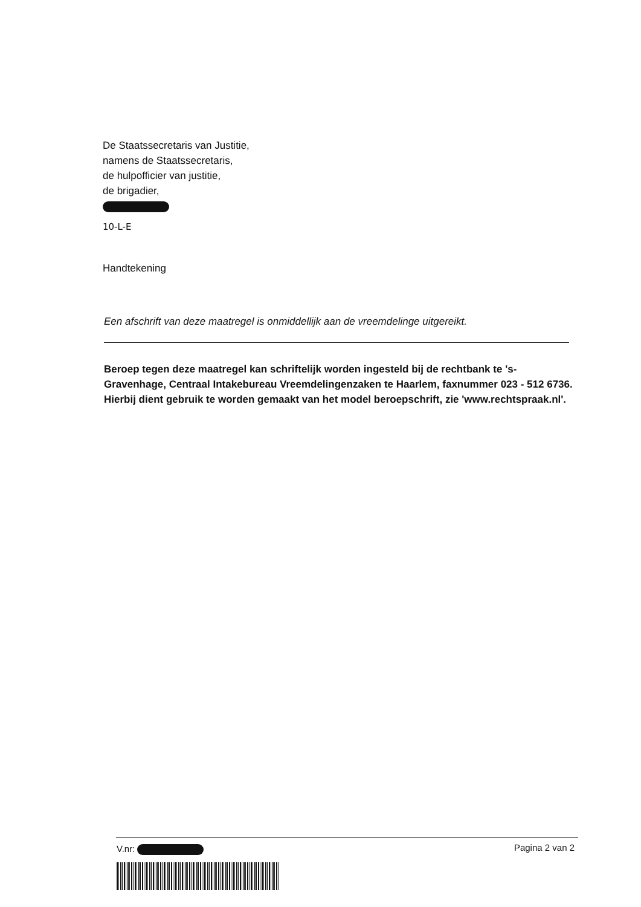De Staatssecretaris van Justitie,
namens de Staatssecretaris,
de hulpofficier van justitie,
de brigadier,
10-L-E
Handtekening
Een afschrift van deze maatregel is onmiddellijk aan de vreemdelinge uitgereikt.
Beroep tegen deze maatregel kan schriftelijk worden ingesteld bij de rechtbank te 's-Gravenhage, Centraal Intakebureau Vreemdelingenzaken te Haarlem, faxnummer 023 - 512 6736. Hierbij dient gebruik te worden gemaakt van het model beroepschrift, zie 'www.rechtspraak.nl'.
V.nr: Pagina 2 van 2